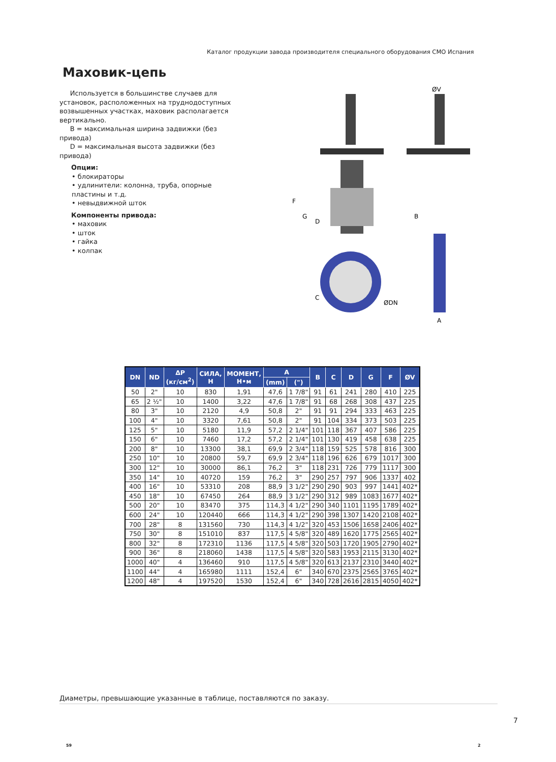Каталог продукции завода производителя специального оборудования СМО Испания
Маховик-цепь
Используется в большинстве случаев для установок, расположенных на труднодоступных возвышенных участках, маховик располагается вертикально.
B = максимальная ширина задвижки (без привода)
D = максимальная высота задвижки (без привода)
Опции:
• блокираторы
• удлинители: колонна, труба, опорные пластины и т.д.
• невыдвижной шток
Компоненты привода:
• маховик
• шток
• гайка
• колпак
F
G
D
C
ØDN
ØV
B
A
| DN | ND | ΔP (кг/см<sup>2</sup>) | СИЛА, Н | МОМЕНТ, Н•м | A | | B | C | D | G | F | ØV |
| --- | --- | --- | --- | --- | --- | --- | --- | --- | --- | --- | --- | --- |
| | | | | | (mm) | (") | | | | | | |
| 50 | 2" | 10 | 830 | 1,91 | 47,6 | 1 7/8" | 91 | 61 | 241 | 280 | 410 | 225 |
| 65 | 2 ½" | 10 | 1400 | 3,22 | 47,6 | 1 7/8" | 91 | 68 | 268 | 308 | 437 | 225 |
| 80 | 3" | 10 | 2120 | 4,9 | 50,8 | 2" | 91 | 91 | 294 | 333 | 463 | 225 |
| 100 | 4" | 10 | 3320 | 7,61 | 50,8 | 2" | 91 | 104 | 334 | 373 | 503 | 225 |
| 125 | 5" | 10 | 5180 | 11,9 | 57,2 | 2 1/4" | 101 | 118 | 367 | 407 | 586 | 225 |
| 150 | 6" | 10 | 7460 | 17,2 | 57,2 | 2 1/4" | 101 | 130 | 419 | 458 | 638 | 225 |
| 200 | 8" | 10 | 13300 | 38,1 | 69,9 | 2 3/4" | 118 | 159 | 525 | 578 | 816 | 300 |
| 250 | 10" | 10 | 20800 | 59,7 | 69,9 | 2 3/4" | 118 | 196 | 626 | 679 | 1017 | 300 |
| 300 | 12" | 10 | 30000 | 86,1 | 76,2 | 3" | 118 | 231 | 726 | 779 | 1117 | 300 |
| 350 | 14" | 10 | 40720 | 159 | 76,2 | 3" | 290 | 257 | 797 | 906 | 1337 | 402 |
| 400 | 16" | 10 | 53310 | 208 | 88,9 | 3 1/2" | 290 | 290 | 903 | 997 | 1441 | 402* |
| 450 | 18" | 10 | 67450 | 264 | 88,9 | 3 1/2" | 290 | 312 | 989 | 1083 | 1677 | 402* |
| 500 | 20" | 10 | 83470 | 375 | 114,3 | 4 1/2" | 290 | 340 | 1101 | 1195 | 1789 | 402* |
| 600 | 24" | 10 | 120440 | 666 | 114,3 | 4 1/2" | 290 | 398 | 1307 | 1420 | 2108 | 402* |
| 700 | 28" | 8 | 131560 | 730 | 114,3 | 4 1/2" | 320 | 453 | 1506 | 1658 | 2406 | 402* |
| 750 | 30" | 8 | 151010 | 837 | 117,5 | 4 5/8" | 320 | 489 | 1620 | 1775 | 2565 | 402* |
| 800 | 32" | 8 | 172310 | 1136 | 117,5 | 4 5/8" | 320 | 503 | 1720 | 1905 | 2790 | 402* |
| 900 | 36" | 8 | 218060 | 1438 | 117,5 | 4 5/8" | 320 | 583 | 1953 | 2115 | 3130 | 402* |
| 1000 | 40" | 4 | 136460 | 910 | 117,5 | 4 5/8" | 320 | 613 | 2137 | 2310 | 3440 | 402* |
| 1100 | 44" | 4 | 165980 | 1111 | 152,4 | 6" | 340 | 670 | 2375 | 2565 | 3765 | 402* |
| 1200 | 48" | 4 | 197520 | 1530 | 152,4 | 6" | 340 | 728 | 2616 | 2815 | 4050 | 402* |
Диаметры, превышающие указанные в таблице, поставляются по заказу.
7
59 2